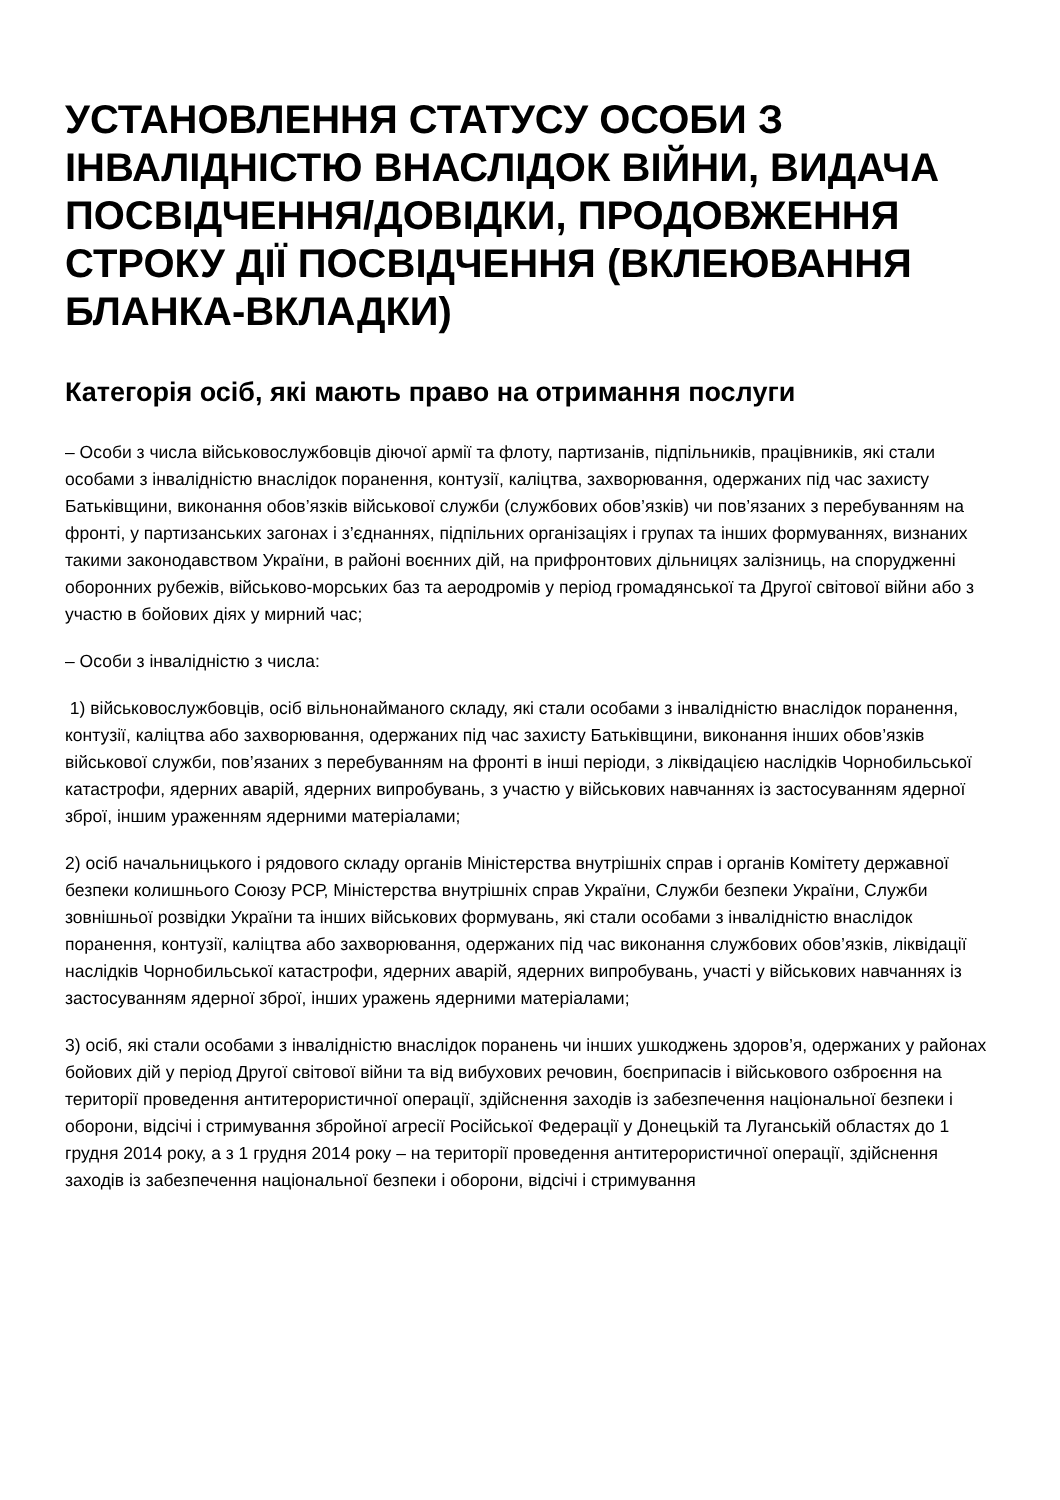УСТАНОВЛЕННЯ СТАТУСУ ОСОБИ З ІНВАЛІДНІСТЮ ВНАСЛІДОК ВІЙНИ, ВИДАЧА ПОСВІДЧЕННЯ/ДОВІДКИ, ПРОДОВЖЕННЯ СТРОКУ ДІЇ ПОСВІДЧЕННЯ (ВКЛЕЮВАННЯ БЛАНКА-ВКЛАДКИ)
Категорія осіб, які мають право на отримання послуги
– Особи з числа військовослужбовців діючої армії та флоту, партизанів, підпільників, працівників, які стали особами з інвалідністю внаслідок поранення, контузії, каліцтва, захворювання, одержаних під час захисту Батьківщини, виконання обов’язків військової служби (службових обов’язків) чи пов’язаних з перебуванням на фронті, у партизанських загонах і з’єднаннях, підпільних організаціях і групах та інших формуваннях, визнаних такими законодавством України, в районі воєнних дій, на прифронтових дільницях залізниць, на спорудженні оборонних рубежів, військово-морських баз та аеродромів у період громадянської та Другої світової війни або з участю в бойових діях у мирний час;
– Особи з інвалідністю з числа:
1) військовослужбовців, осіб вільнонайманого складу, які стали особами з інвалідністю внаслідок поранення, контузії, каліцтва або захворювання, одержаних під час захисту Батьківщини, виконання інших обов’язків військової служби, пов’язаних з перебуванням на фронті в інші періоди, з ліквідацією наслідків Чорнобильської катастрофи, ядерних аварій, ядерних випробувань, з участю у військових навчаннях із застосуванням ядерної зброї, іншим ураженням ядерними матеріалами;
2) осіб начальницького і рядового складу органів Міністерства внутрішніх справ і органів Комітету державної безпеки колишнього Союзу РСР, Міністерства внутрішніх справ України, Служби безпеки України, Служби зовнішньої розвідки України та інших військових формувань, які стали особами з інвалідністю внаслідок поранення, контузії, каліцтва або захворювання, одержаних під час виконання службових обов’язків, ліквідації наслідків Чорнобильської катастрофи, ядерних аварій, ядерних випробувань, участі у військових навчаннях із застосуванням ядерної зброї, інших уражень ядерними матеріалами;
3) осіб, які стали особами з інвалідністю внаслідок поранень чи інших ушкоджень здоров’я, одержаних у районах бойових дій у період Другої світової війни та від вибухових речовин, боєприпасів і військового озброєння на території проведення антитерористичної операції, здійснення заходів із забезпечення національної безпеки і оборони, відсічі і стримування збройної агресії Російської Федерації у Донецькій та Луганській областях до 1 грудня 2014 року, а з 1 грудня 2014 року – на території проведення антитерористичної операції, здійснення заходів із забезпечення національної безпеки і оборони, відсічі і стримування